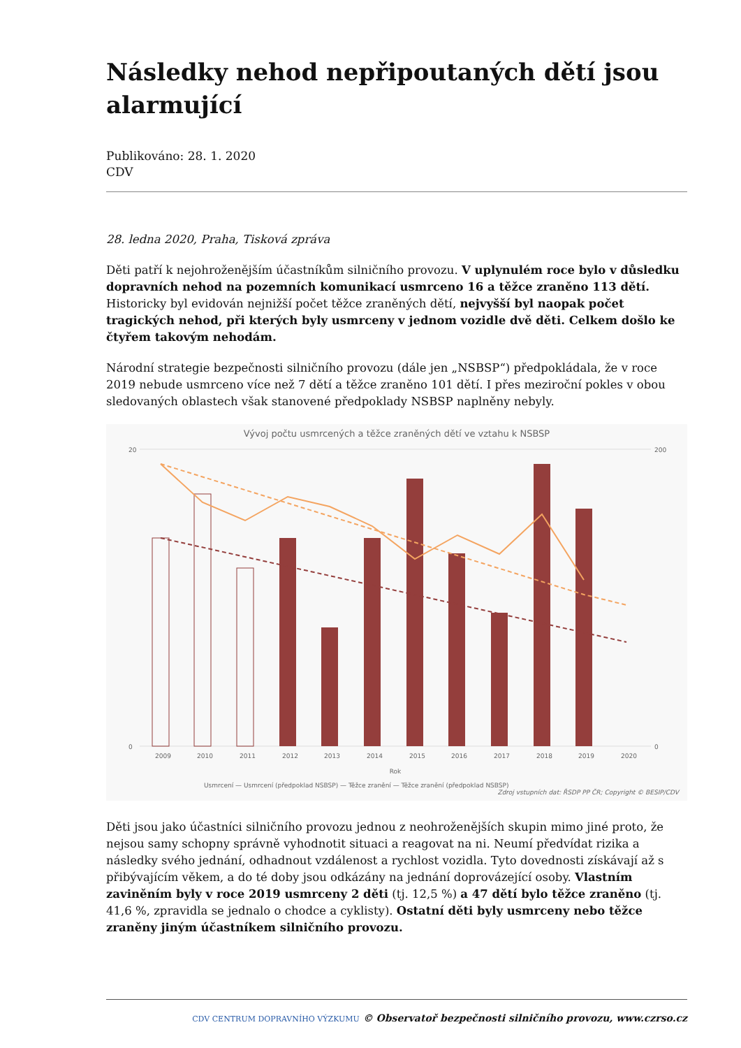Následky nehod nepřipoutaných dětí jsou alarmující
Publikováno: 28. 1. 2020
CDV
28. ledna 2020, Praha, Tisková zpráva
Děti patří k nejohroženějším účastníkům silničního provozu. V uplynulém roce bylo v důsledku dopravních nehod na pozemních komunikací usmrceno 16 a těžce zraněno 113 dětí. Historicky byl evidován nejnižší počet těžce zraněných dětí, nejvyšší byl naopak počet tragických nehod, při kterých byly usmrceny v jednom vozidle dvě děti. Celkem došlo ke čtyřem takovým nehodám.
Národní strategie bezpečnosti silničního provozu (dále jen „NSBSP“) předpokládala, že v roce 2019 nebude usmrceno více než 7 dětí a těžce zraněno 101 dětí. I přes meziroční pokles v obou sledovaných oblastech však stanovené předpoklady NSBSP naplněny nebyly.
Vývoj počtu usmrcených a těžce zraněných dětí ve vztahu k NSBSP
20
0
200
0
Rok
Usmrcení — Usmrcení (předpoklad NSBSP) — Těžce zranění — Těžce zranění (předpoklad NSBSP)
Zdroj vstupních dat: ŘSDP PP ČR; Copyright © BESIP/CDV
2009
2010
2011
2012
2013
2014
2015
2016
2017
2018
2019
2020
Děti jsou jako účastníci silničního provozu jednou z neohroženějších skupin mimo jiné proto, že nejsou samy schopny správně vyhodnotit situaci a reagovat na ni. Neumí předvídat rizika a následky svého jednání, odhadnout vzdálenost a rychlost vozidla. Tyto dovednosti získávají až s přibývajícím věkem, a do té doby jsou odkázány na jednání doprovázející osoby. Vlastním zaviněním byly v roce 2019 usmrceny 2 děti (tj. 12,5 %) a 47 dětí bylo těžce zraněno (tj. 41,6 %, zpravidla se jednalo o chodce a cyklisty). Ostatní děti byly usmrceny nebo těžce zraněny jiným účastníkem silničního provozu.
CDV CENTRUM DOPRAVNÍHO VÝZKUMU © Observatoř bezpečnosti silničního provozu, www.czrso.cz